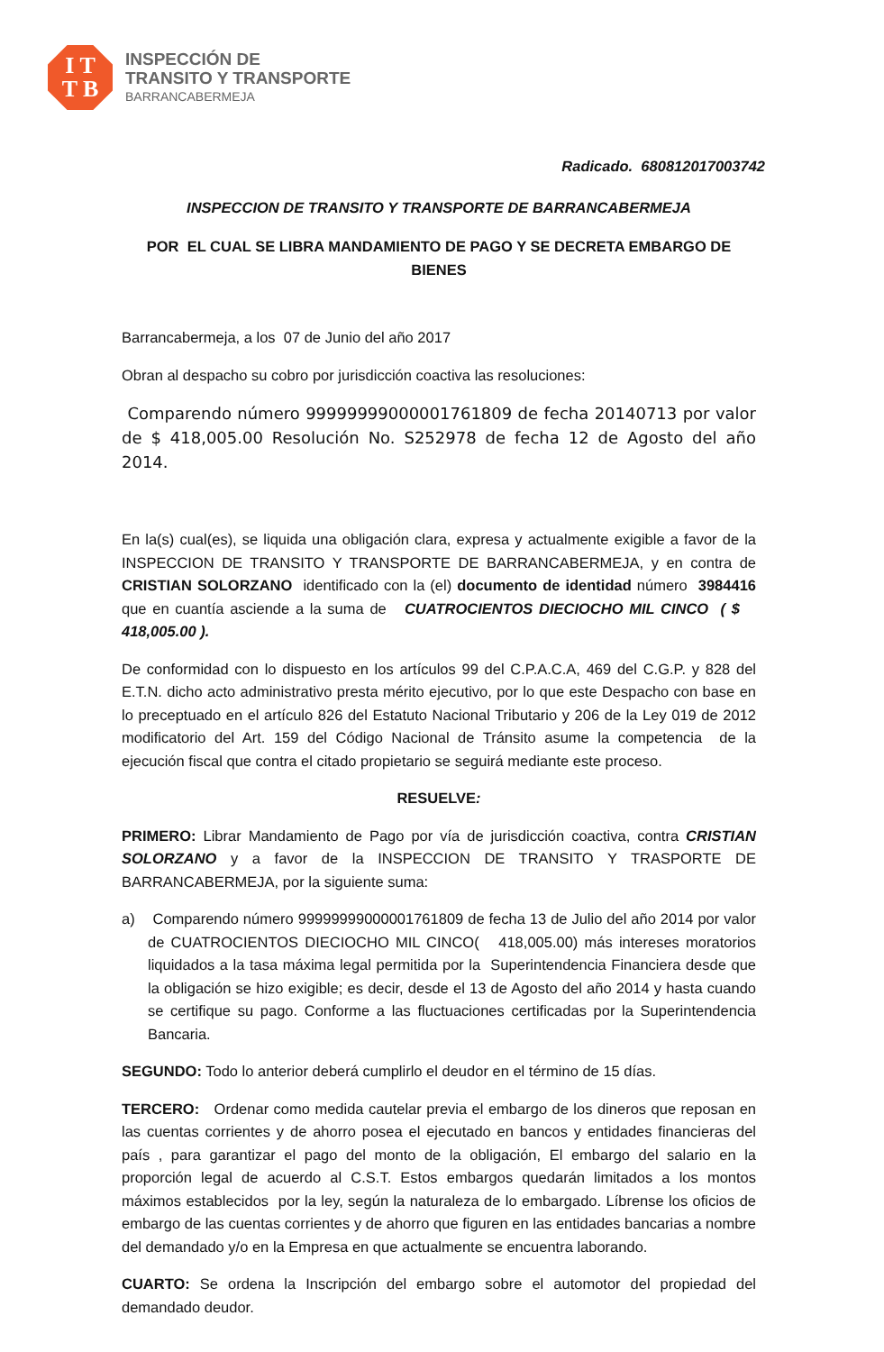I T
T B
INSPECCIÓN DE
TRANSITO Y TRANSPORTE
BARRANCABERMEJA
Radicado. 680812017003742
INSPECCION DE TRANSITO Y TRANSPORTE DE BARRANCABERMEJA
POR EL CUAL SE LIBRA MANDAMIENTO DE PAGO Y SE DECRETA EMBARGO DE BIENES
Barrancabermeja, a los 07 de Junio del año 2017
Obran al despacho su cobro por jurisdicción coactiva las resoluciones:
Comparendo número 99999999000001761809 de fecha 20140713 por valor de $ 418,005.00 Resolución No. S252978 de fecha 12 de Agosto del año 2014.
En la(s) cual(es), se liquida una obligación clara, expresa y actualmente exigible a favor de la INSPECCION DE TRANSITO Y TRANSPORTE DE BARRANCABERMEJA, y en contra de CRISTIAN SOLORZANO identificado con la (el) documento de identidad número 3984416 que en cuantía asciende a la suma de CUATROCIENTOS DIECIOCHO MIL CINCO ( $ 418,005.00 ).
De conformidad con lo dispuesto en los artículos 99 del C.P.A.C.A, 469 del C.G.P. y 828 del E.T.N. dicho acto administrativo presta mérito ejecutivo, por lo que este Despacho con base en lo preceptuado en el artículo 826 del Estatuto Nacional Tributario y 206 de la Ley 019 de 2012 modificatorio del Art. 159 del Código Nacional de Tránsito asume la competencia de la ejecución fiscal que contra el citado propietario se seguirá mediante este proceso.
RESUELVE:
PRIMERO: Librar Mandamiento de Pago por vía de jurisdicción coactiva, contra CRISTIAN SOLORZANO y a favor de la INSPECCION DE TRANSITO Y TRASPORTE DE BARRANCABERMEJA, por la siguiente suma:
a) Comparendo número 99999999000001761809 de fecha 13 de Julio del año 2014 por valor de CUATROCIENTOS DIECIOCHO MIL CINCO( 418,005.00) más intereses moratorios liquidados a la tasa máxima legal permitida por la Superintendencia Financiera desde que la obligación se hizo exigible; es decir, desde el 13 de Agosto del año 2014 y hasta cuando se certifique su pago. Conforme a las fluctuaciones certificadas por la Superintendencia Bancaria.
SEGUNDO: Todo lo anterior deberá cumplirlo el deudor en el término de 15 días.
TERCERO: Ordenar como medida cautelar previa el embargo de los dineros que reposan en las cuentas corrientes y de ahorro posea el ejecutado en bancos y entidades financieras del país , para garantizar el pago del monto de la obligación, El embargo del salario en la proporción legal de acuerdo al C.S.T. Estos embargos quedarán limitados a los montos máximos establecidos por la ley, según la naturaleza de lo embargado. Líbrense los oficios de embargo de las cuentas corrientes y de ahorro que figuren en las entidades bancarias a nombre del demandado y/o en la Empresa en que actualmente se encuentra laborando.
CUARTO: Se ordena la Inscripción del embargo sobre el automotor del propiedad del demandado deudor.